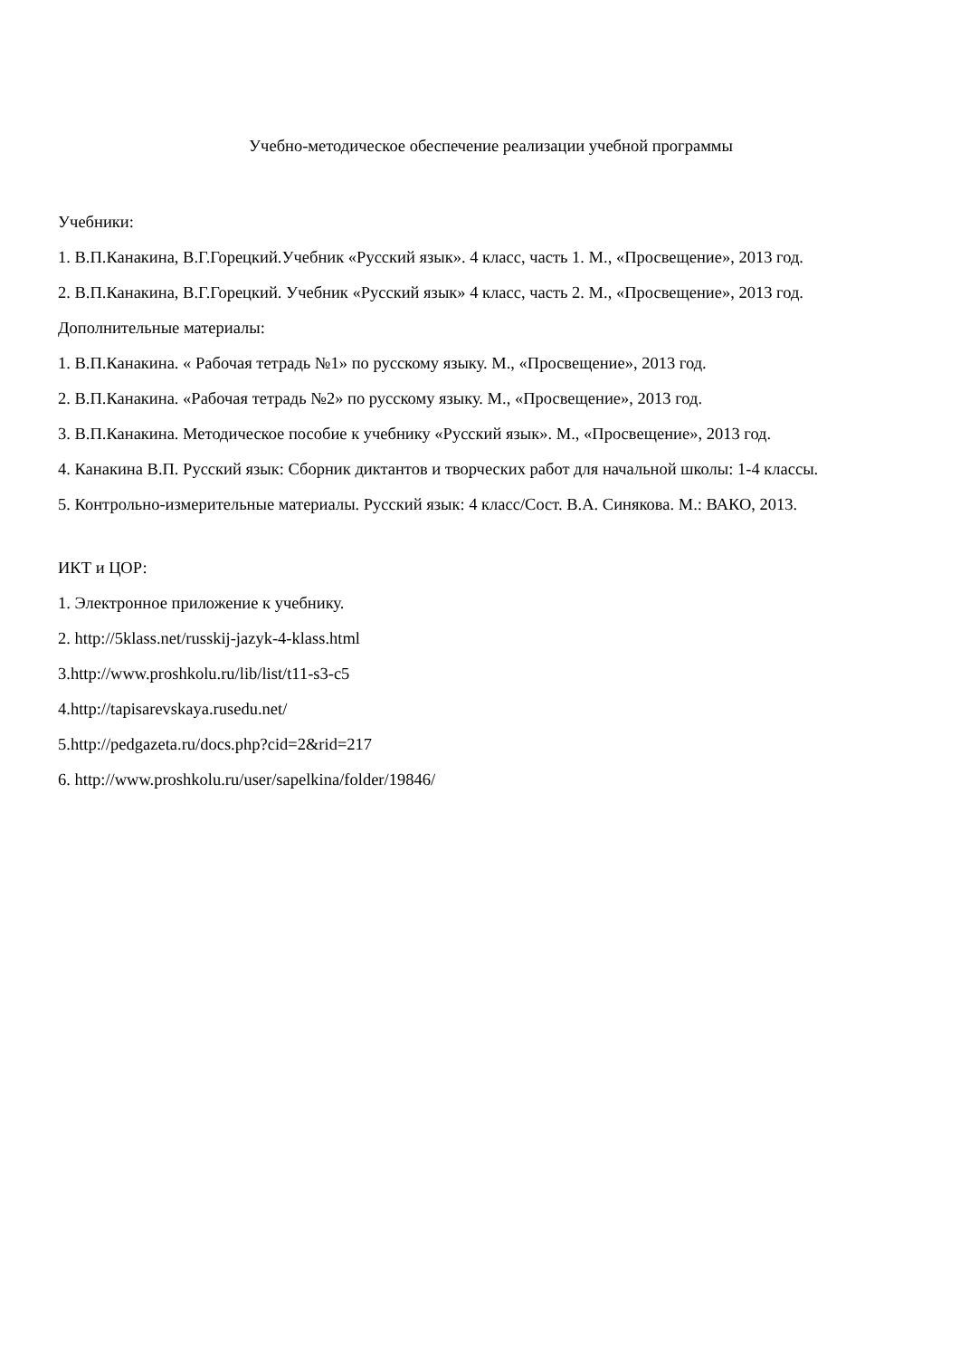Учебно-методическое обеспечение реализации учебной программы
Учебники:
1. В.П.Канакина, В.Г.Горецкий.Учебник «Русский язык». 4 класс, часть 1. М., «Просвещение», 2013 год.
2. В.П.Канакина, В.Г.Горецкий. Учебник «Русский язык» 4 класс, часть 2. М., «Просвещение», 2013 год.
Дополнительные материалы:
1. В.П.Канакина. « Рабочая тетрадь №1» по русскому языку. М., «Просвещение», 2013 год.
2. В.П.Канакина. «Рабочая тетрадь №2» по русскому языку. М., «Просвещение», 2013 год.
3. В.П.Канакина. Методическое пособие к учебнику «Русский язык». М., «Просвещение», 2013 год.
4. Канакина В.П. Русский язык: Сборник диктантов и творческих работ для начальной школы: 1-4 классы.
5. Контрольно-измерительные материалы. Русский язык: 4 класс/Сост. В.А. Синякова. М.: ВАКО, 2013.
ИКТ и ЦОР:
1. Электронное приложение к учебнику.
2. http://5klass.net/russkij-jazyk-4-klass.html
3.http://www.proshkolu.ru/lib/list/t11-s3-c5
4.http://tapisarevskaya.rusedu.net/
5.http://pedgazeta.ru/docs.php?cid=2&rid=217
6. http://www.proshkolu.ru/user/sapelkina/folder/19846/